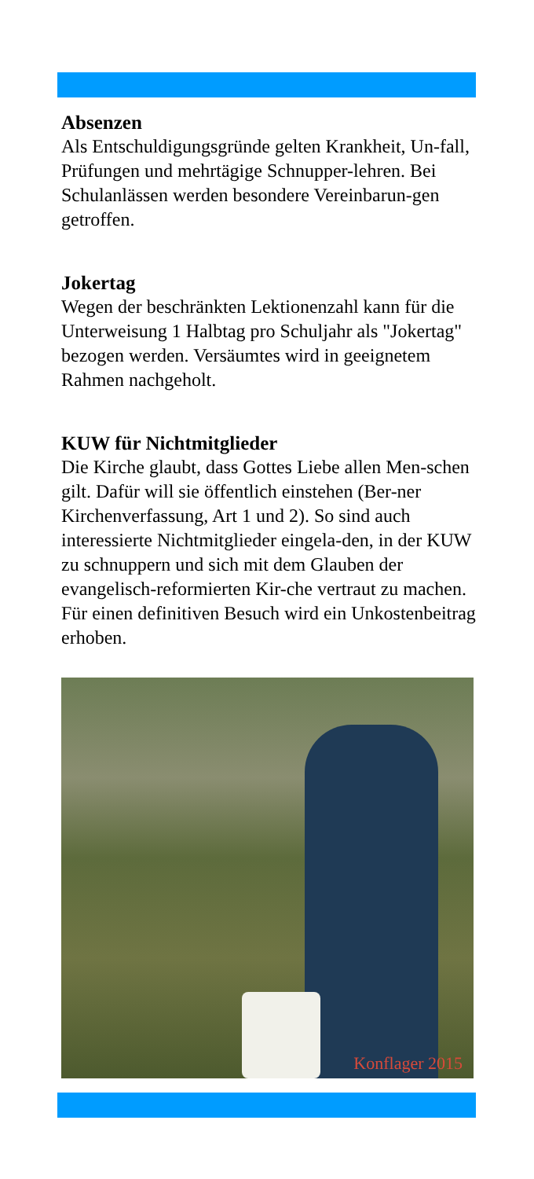Absenzen
Als Entschuldigungsgründe gelten Krankheit, Un-fall, Prüfungen und mehrtägige Schnupper-lehren. Bei Schulanlässen werden besondere Vereinbarun-gen getroffen.
Jokertag
Wegen der beschränkten Lektionenzahl kann für die Unterweisung 1 Halbtag pro Schuljahr als "Jokertag" bezogen werden. Versäumtes wird in geeignetem Rahmen nachgeholt.
KUW für Nichtmitglieder
Die Kirche glaubt, dass Gottes Liebe allen Men-schen gilt. Dafür will sie öffentlich einstehen (Ber-ner Kirchenverfassung, Art 1 und 2). So sind auch interessierte Nichtmitglieder eingela-den, in der KUW zu schnuppern und sich mit dem Glauben der evangelisch-reformierten Kir-che vertraut zu machen. Für einen definitiven Besuch wird ein Unkostenbeitrag erhoben.
Konflager 2015